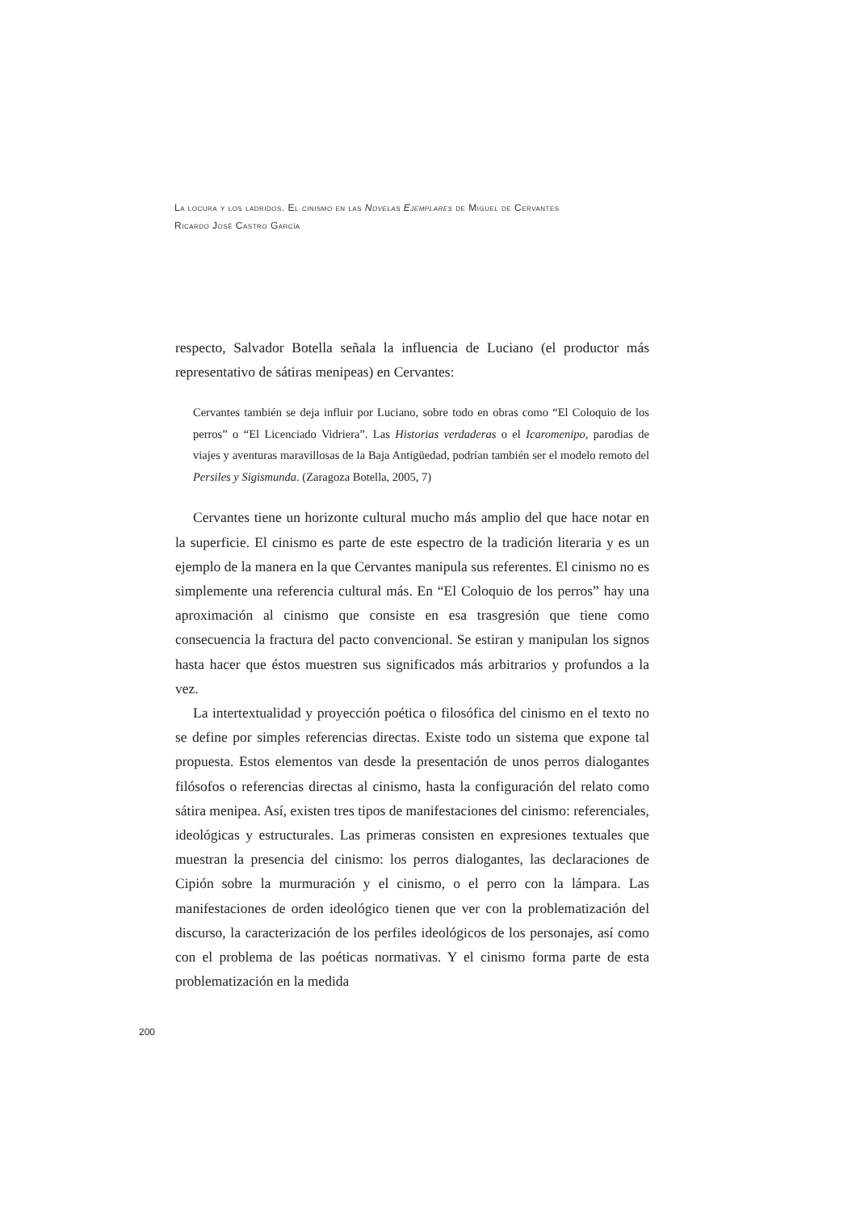La locura y los ladridos. El cinismo en las Novelas Ejemplares de Miguel de Cervantes
Ricardo José Castro García
respecto, Salvador Botella señala la influencia de Luciano (el productor más representativo de sátiras menipeas) en Cervantes:
Cervantes también se deja influir por Luciano, sobre todo en obras como “El Coloquio de los perros” o “El Licenciado Vidriera”. Las Historias verdaderas o el Icaromenipo, parodias de viajes y aventuras maravillosas de la Baja Antigüedad, podrían también ser el modelo remoto del Persiles y Sigismunda. (Zaragoza Botella, 2005, 7)
Cervantes tiene un horizonte cultural mucho más amplio del que hace notar en la superficie. El cinismo es parte de este espectro de la tradición literaria y es un ejemplo de la manera en la que Cervantes manipula sus referentes. El cinismo no es simplemente una referencia cultural más. En “El Coloquio de los perros” hay una aproximación al cinismo que consiste en esa trasgresión que tiene como consecuencia la fractura del pacto convencional. Se estiran y manipulan los signos hasta hacer que éstos muestren sus significados más arbitrarios y profundos a la vez.
La intertextualidad y proyección poética o filosófica del cinismo en el texto no se define por simples referencias directas. Existe todo un sistema que expone tal propuesta. Estos elementos van desde la presentación de unos perros dialogantes filósofos o referencias directas al cinismo, hasta la configuración del relato como sátira menipea. Así, existen tres tipos de manifestaciones del cinismo: referenciales, ideológicas y estructurales. Las primeras consisten en expresiones textuales que muestran la presencia del cinismo: los perros dialogantes, las declaraciones de Cipión sobre la murmuración y el cinismo, o el perro con la lámpara. Las manifestaciones de orden ideológico tienen que ver con la problematización del discurso, la caracterización de los perfiles ideológicos de los personajes, así como con el problema de las poéticas normativas. Y el cinismo forma parte de esta problematización en la medida
200